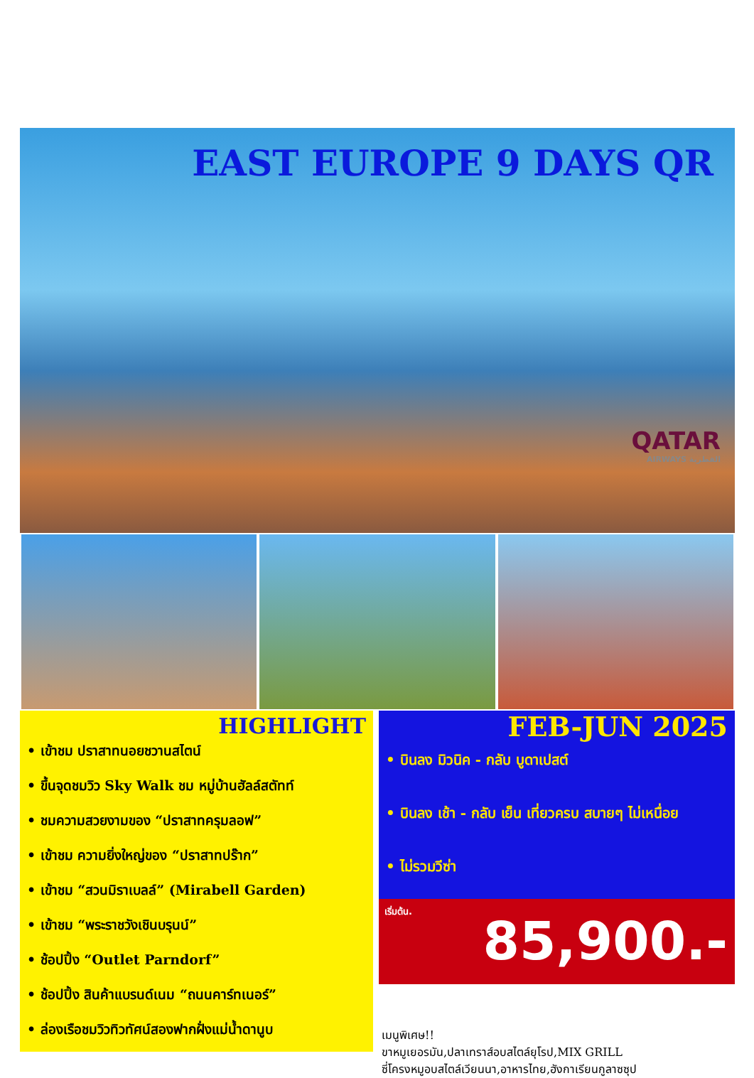EAST EUROPE 9 DAYS QR
QATAR
AIRWAYS القطرية
HIGHLIGHT
• เข้าชม ปราสาทนอยชวานสไตน์
• ขึ้นจุดชมวิว Sky Walk ชม หมู่บ้านฮัลล์สตัทท์
• ชมความสวยงามของ “ปราสาทครุมลอฟ”
• เข้าชม ความยิ่งใหญ่ของ “ปราสาทปร๊าก”
• เข้าชม “สวนมิราเบลล์” (Mirabell Garden)
• เข้าชม “พระราชวังเชินบรุนน์”
• ช้อปปิ้ง “Outlet Parndorf”
• ช้อปปิ้ง สินค้าแบรนด์เนม “ถนนคาร์ทเนอร์”
• ล่องเรือชมวิวทิวทัศน์สองฟากฝั่งแม่น้ำดานูบ
FEB-JUN 2025
• บินลง มิวนิค - กลับ บูดาเปสต์
• บินลง เช้า - กลับ เย็น เที่ยวครบ สบายๆ ไม่เหนื่อย
• ไม่รวมวีซ่า
เริ่มต้น.
85,900.-
เมนูพิเศษ!!
ขาหมูเยอรมัน,ปลาเทราส์อบสไตล์ยุโรป,MIX GRILL
ซี่โครงหมูอบสไตล์เวียนนา,อาหารไทย,ฮังกาเรียนกูลาซซุป